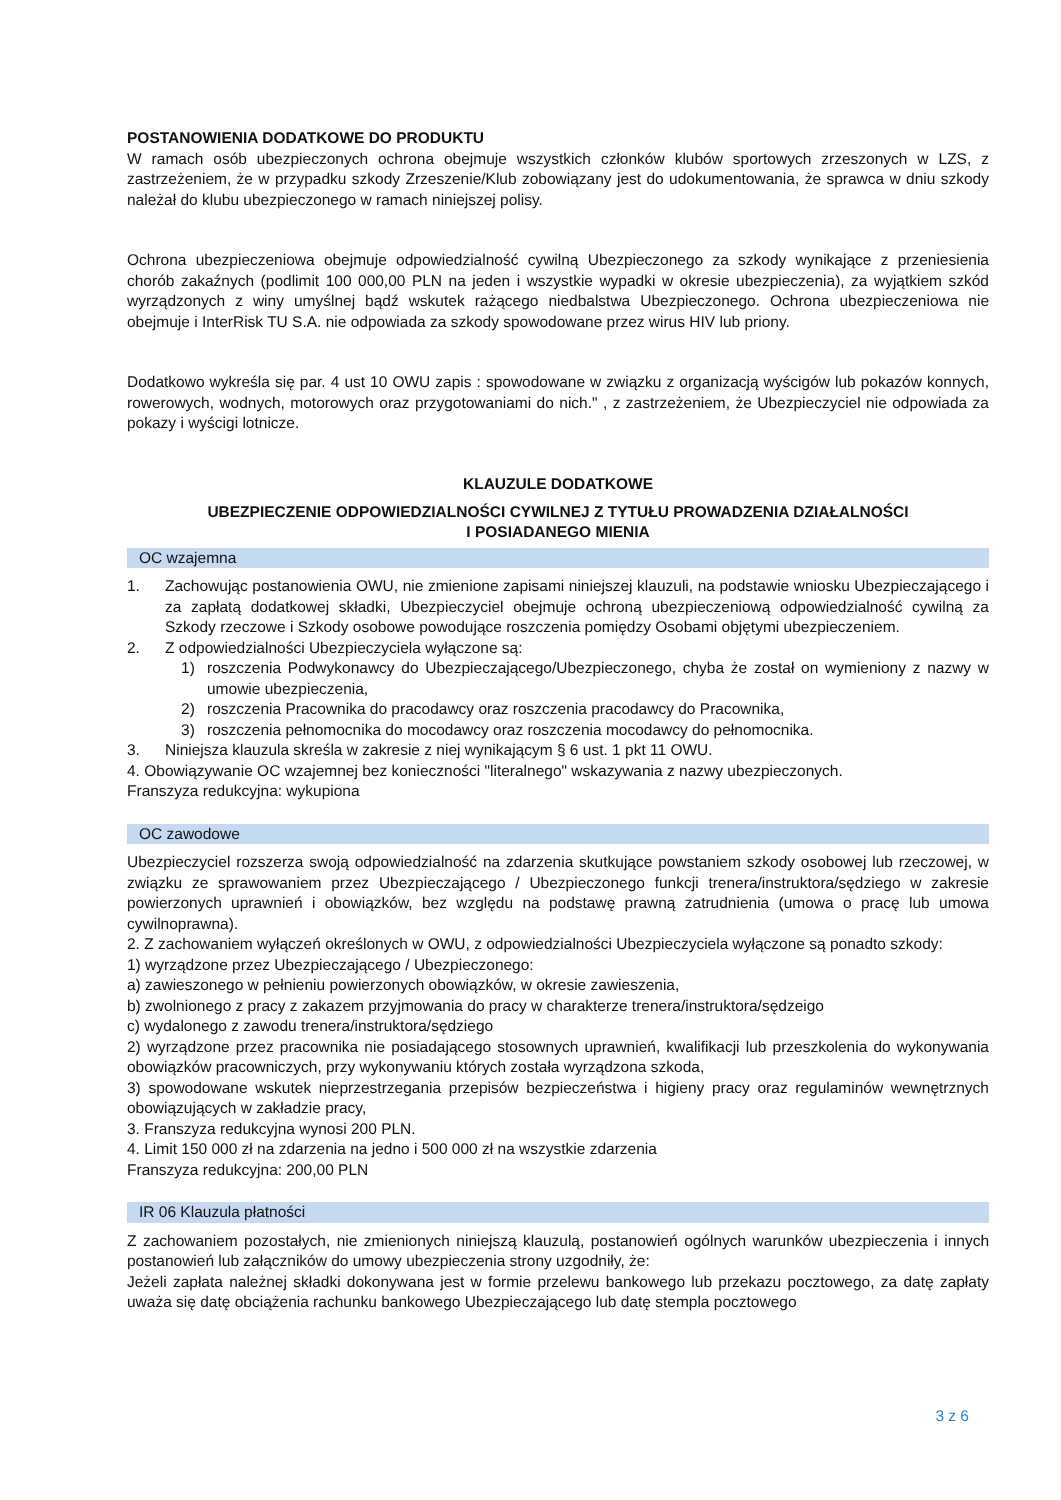POSTANOWIENIA DODATKOWE DO PRODUKTU
W ramach osób ubezpieczonych ochrona obejmuje wszystkich członków klubów sportowych zrzeszonych w LZS, z zastrzeżeniem, że w przypadku szkody Zrzeszenie/Klub zobowiązany jest do udokumentowania, że sprawca w dniu szkody należał do klubu ubezpieczonego w ramach niniejszej polisy.
Ochrona ubezpieczeniowa obejmuje odpowiedzialność cywilną Ubezpieczonego za szkody wynikające z przeniesienia chorób zakaźnych (podlimit 100 000,00 PLN na jeden i wszystkie wypadki w okresie ubezpieczenia), za wyjątkiem szkód wyrządzonych z winy umyślnej bądź wskutek rażącego niedbalstwa Ubezpieczonego. Ochrona ubezpieczeniowa nie obejmuje i InterRisk TU S.A. nie odpowiada za szkody spowodowane przez wirus HIV lub priony.
Dodatkowo wykreśla się par. 4 ust 10 OWU zapis : spowodowane w związku z organizacją wyścigów lub pokazów konnych, rowerowych, wodnych, motorowych oraz przygotowaniami do nich." , z zastrzeżeniem, że Ubezpieczyciel nie odpowiada za pokazy i wyścigi lotnicze.
KLAUZULE DODATKOWE
UBEZPIECZENIE ODPOWIEDZIALNOŚCI CYWILNEJ Z TYTUŁU PROWADZENIA DZIAŁALNOŚCI
I POSIADANEGO MIENIA
OC wzajemna
1. Zachowując postanowienia OWU, nie zmienione zapisami niniejszej klauzuli, na podstawie wniosku Ubezpieczającego i za zapłatą dodatkowej składki, Ubezpieczyciel obejmuje ochroną ubezpieczeniową odpowiedzialność cywilną za Szkody rzeczowe i Szkody osobowe powodujące roszczenia pomiędzy Osobami objętymi ubezpieczeniem.
2. Z odpowiedzialności Ubezpieczyciela wyłączone są:
1) roszczenia Podwykonawcy do Ubezpieczającego/Ubezpieczonego, chyba że został on wymieniony z nazwy w umowie ubezpieczenia,
2) roszczenia Pracownika do pracodawcy oraz roszczenia pracodawcy do Pracownika,
3) roszczenia pełnomocnika do mocodawcy oraz roszczenia mocodawcy do pełnomocnika.
3. Niniejsza klauzula skreśla w zakresie z niej wynikającym § 6 ust. 1 pkt 11 OWU.
4. Obowiązywanie OC wzajemnej bez konieczności "literalnego" wskazywania z nazwy ubezpieczonych.
Franszyza redukcyjna: wykupiona
OC zawodowe
Ubezpieczyciel rozszerza swoją odpowiedzialność na zdarzenia skutkujące powstaniem szkody osobowej lub rzeczowej, w związku ze sprawowaniem przez Ubezpieczającego / Ubezpieczonego funkcji trenera/instruktora/sędziego w zakresie powierzonych uprawnień i obowiązków, bez względu na podstawę prawną zatrudnienia (umowa o pracę lub umowa cywilnoprawna).
2. Z zachowaniem wyłączeń określonych w OWU, z odpowiedzialności Ubezpieczyciela wyłączone są ponadto szkody:
1) wyrządzone przez Ubezpieczającego / Ubezpieczonego:
a) zawieszonego w pełnieniu powierzonych obowiązków, w okresie zawieszenia,
b) zwolnionego z pracy z zakazem przyjmowania do pracy w charakterze trenera/instruktora/sędzeigo
c) wydalonego z zawodu trenera/instruktora/sędziego
2) wyrządzone przez pracownika nie posiadającego stosownych uprawnień, kwalifikacji lub przeszkolenia do wykonywania obowiązków pracowniczych, przy wykonywaniu których została wyrządzona szkoda,
3) spowodowane wskutek nieprzestrzegania przepisów bezpieczeństwa i higieny pracy oraz regulaminów wewnętrznych obowiązujących w zakładzie pracy,
3. Franszyza redukcyjna wynosi 200 PLN.
4. Limit 150 000 zł na zdarzenia na jedno i 500 000 zł na wszystkie zdarzenia
Franszyza redukcyjna: 200,00 PLN
IR 06 Klauzula płatności
Z zachowaniem pozostałych, nie zmienionych niniejszą klauzulą, postanowień ogólnych warunków ubezpieczenia i innych postanowień lub załączników do umowy ubezpieczenia strony uzgodniły, że:
Jeżeli zapłata należnej składki dokonywana jest w formie przelewu bankowego lub przekazu pocztowego, za datę zapłaty uważa się datę obciążenia rachunku bankowego Ubezpieczającego lub datę stempla pocztowego
3 z 6